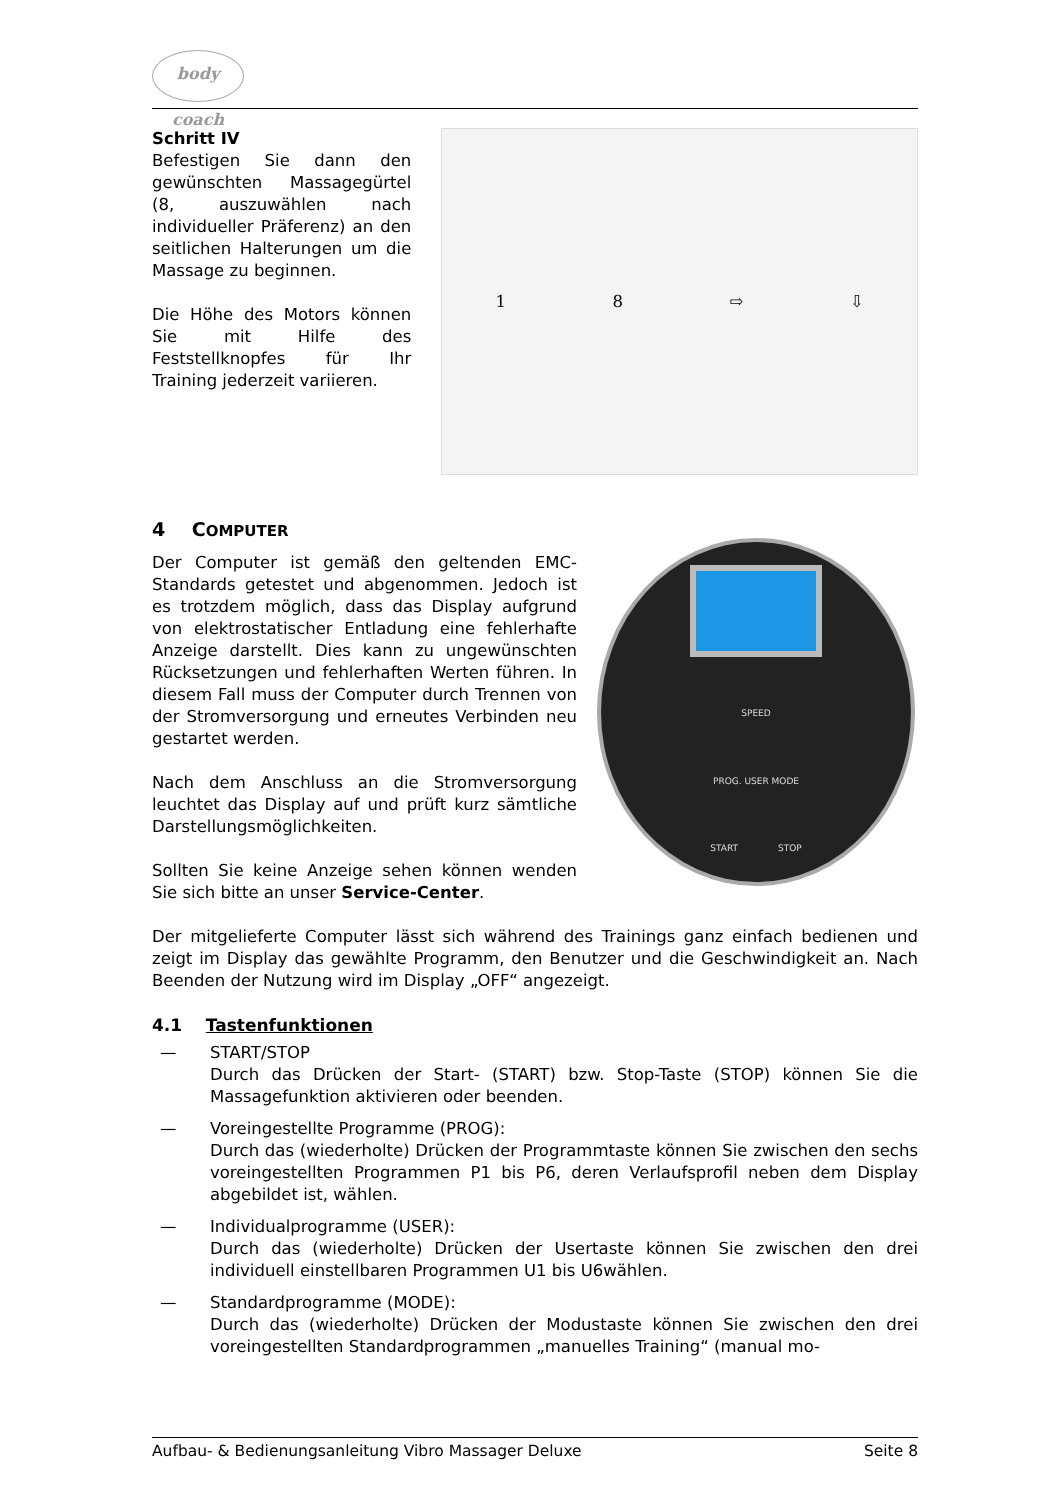body coach
Schritt IV
Befestigen Sie dann den gewünschten Massagegürtel (8, auszuwählen nach individueller Präferenz) an den seitlichen Halterungen um die Massage zu beginnen.
Die Höhe des Motors können Sie mit Hilfe des Feststellknopfes für Ihr Training jederzeit variieren.
18 ⇨ ⇩
4 COMPUTER
Der Computer ist gemäß den geltenden EMC-Standards getestet und abgenommen. Jedoch ist es trotzdem möglich, dass das Display aufgrund von elektrostatischer Entladung eine fehlerhafte Anzeige darstellt. Dies kann zu ungewünschten Rücksetzungen und fehlerhaften Werten führen. In diesem Fall muss der Computer durch Trennen von der Stromversorgung und erneutes Verbinden neu gestartet werden.
Nach dem Anschluss an die Stromversorgung leuchtet das Display auf und prüft kurz sämtliche Darstellungsmöglichkeiten.
Sollten Sie keine Anzeige sehen können wenden Sie sich bitte an unser Service-Center.
SPEED
PROG. USER MODE
START STOP
Der mitgelieferte Computer lässt sich während des Trainings ganz einfach bedienen und zeigt im Display das gewählte Programm, den Benutzer und die Geschwindigkeit an. Nach Beenden der Nutzung wird im Display „OFF“ angezeigt.
4.1 Tastenfunktionen
— START/STOP
Durch das Drücken der Start- (START) bzw. Stop-Taste (STOP) können Sie die Massagefunktion aktivieren oder beenden.
— Voreingestellte Programme (PROG):
Durch das (wiederholte) Drücken der Programmtaste können Sie zwischen den sechs voreingestellten Programmen P1 bis P6, deren Verlaufsprofil neben dem Display abgebildet ist, wählen.
— Individualprogramme (USER):
Durch das (wiederholte) Drücken der Usertaste können Sie zwischen den drei individuell einstellbaren Programmen U1 bis U6wählen.
— Standardprogramme (MODE):
Durch das (wiederholte) Drücken der Modustaste können Sie zwischen den drei voreingestellten Standardprogrammen „manuelles Training“ (manual mo-
Aufbau- & Bedienungsanleitung Vibro Massager Deluxe Seite 8